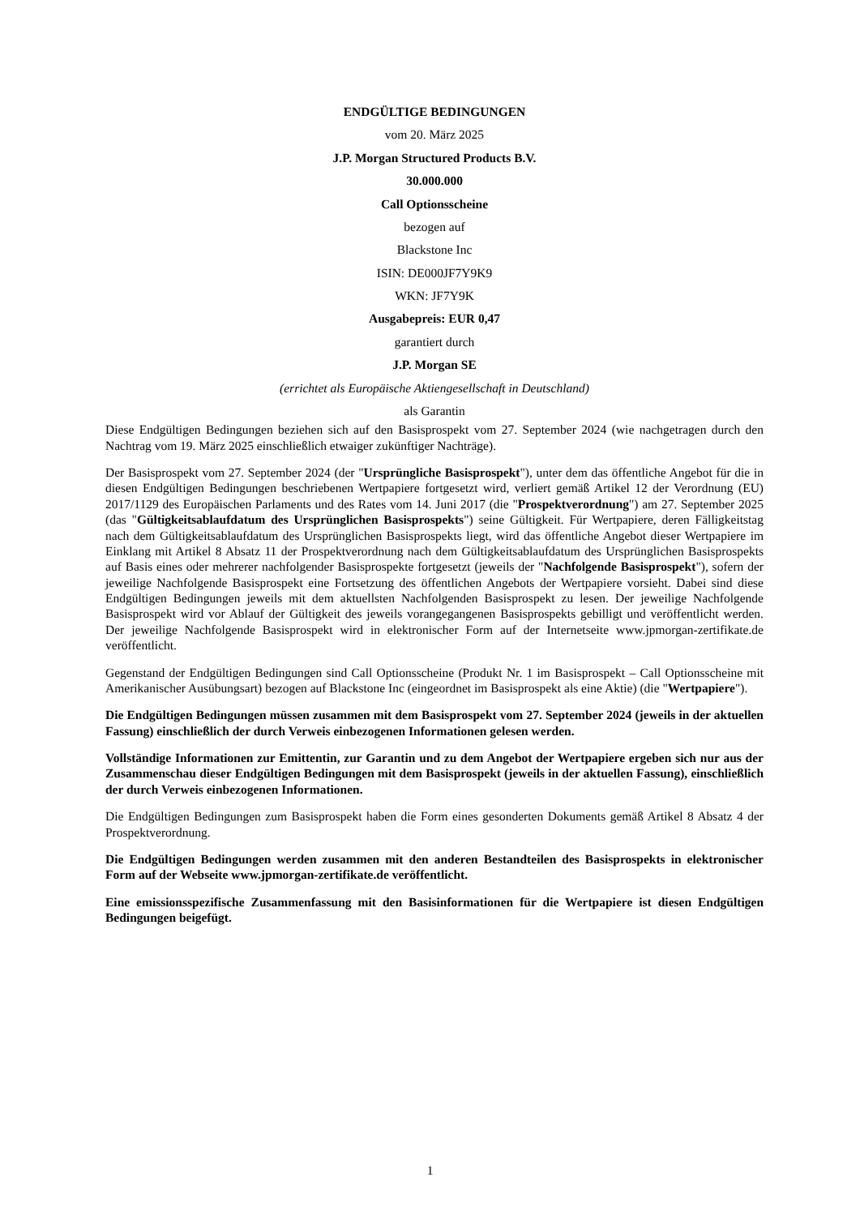ENDGÜLTIGE BEDINGUNGEN
vom 20. März 2025
J.P. Morgan Structured Products B.V.
30.000.000
Call Optionsscheine
bezogen auf
Blackstone Inc
ISIN: DE000JF7Y9K9
WKN: JF7Y9K
Ausgabepreis: EUR 0,47
garantiert durch
J.P. Morgan SE
(errichtet als Europäische Aktiengesellschaft in Deutschland)
als Garantin
Diese Endgültigen Bedingungen beziehen sich auf den Basisprospekt vom 27. September 2024 (wie nachgetragen durch den Nachtrag vom 19. März 2025 einschließlich etwaiger zukünftiger Nachträge).
Der Basisprospekt vom 27. September 2024 (der "Ursprüngliche Basisprospekt"), unter dem das öffentliche Angebot für die in diesen Endgültigen Bedingungen beschriebenen Wertpapiere fortgesetzt wird, verliert gemäß Artikel 12 der Verordnung (EU) 2017/1129 des Europäischen Parlaments und des Rates vom 14. Juni 2017 (die "Prospektverordnung") am 27. September 2025 (das "Gültigkeitsablaufdatum des Ursprünglichen Basisprospekts") seine Gültigkeit. Für Wertpapiere, deren Fälligkeitstag nach dem Gültigkeitsablaufdatum des Ursprünglichen Basisprospekts liegt, wird das öffentliche Angebot dieser Wertpapiere im Einklang mit Artikel 8 Absatz 11 der Prospektverordnung nach dem Gültigkeitsablaufdatum des Ursprünglichen Basisprospekts auf Basis eines oder mehrerer nachfolgender Basisprospekte fortgesetzt (jeweils der "Nachfolgende Basisprospekt"), sofern der jeweilige Nachfolgende Basisprospekt eine Fortsetzung des öffentlichen Angebots der Wertpapiere vorsieht. Dabei sind diese Endgültigen Bedingungen jeweils mit dem aktuellsten Nachfolgenden Basisprospekt zu lesen. Der jeweilige Nachfolgende Basisprospekt wird vor Ablauf der Gültigkeit des jeweils vorangegangenen Basisprospekts gebilligt und veröffentlicht werden. Der jeweilige Nachfolgende Basisprospekt wird in elektronischer Form auf der Internetseite www.jpmorgan-zertifikate.de veröffentlicht.
Gegenstand der Endgültigen Bedingungen sind Call Optionsscheine (Produkt Nr. 1 im Basisprospekt – Call Optionsscheine mit Amerikanischer Ausübungsart) bezogen auf Blackstone Inc (eingeordnet im Basisprospekt als eine Aktie) (die "Wertpapiere").
Die Endgültigen Bedingungen müssen zusammen mit dem Basisprospekt vom 27. September 2024 (jeweils in der aktuellen Fassung) einschließlich der durch Verweis einbezogenen Informationen gelesen werden.
Vollständige Informationen zur Emittentin, zur Garantin und zu dem Angebot der Wertpapiere ergeben sich nur aus der Zusammenschau dieser Endgültigen Bedingungen mit dem Basisprospekt (jeweils in der aktuellen Fassung), einschließlich der durch Verweis einbezogenen Informationen.
Die Endgültigen Bedingungen zum Basisprospekt haben die Form eines gesonderten Dokuments gemäß Artikel 8 Absatz 4 der Prospektverordnung.
Die Endgültigen Bedingungen werden zusammen mit den anderen Bestandteilen des Basisprospekts in elektronischer Form auf der Webseite www.jpmorgan-zertifikate.de veröffentlicht.
Eine emissionsspezifische Zusammenfassung mit den Basisinformationen für die Wertpapiere ist diesen Endgültigen Bedingungen beigefügt.
1